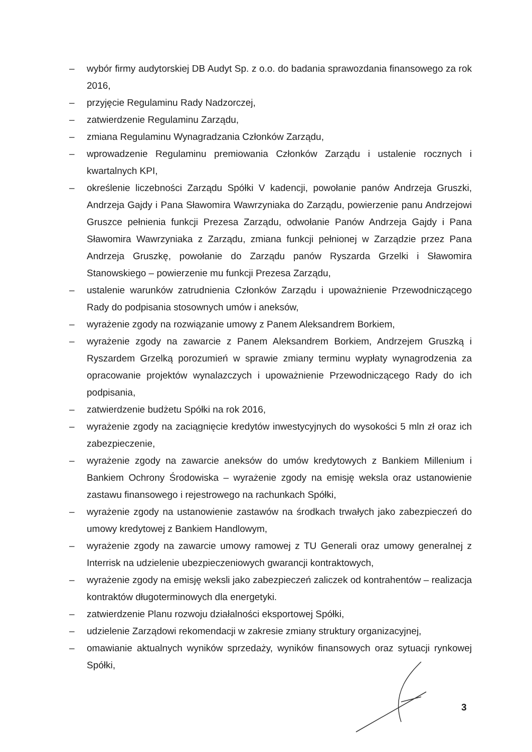– wybór firmy audytorskiej DB Audyt Sp. z o.o. do badania sprawozdania finansowego za rok 2016,
– przyjęcie Regulaminu Rady Nadzorczej,
– zatwierdzenie Regulaminu Zarządu,
– zmiana Regulaminu Wynagradzania Członków Zarządu,
– wprowadzenie Regulaminu premiowania Członków Zarządu i ustalenie rocznych i kwartalnych KPI,
– określenie liczebności Zarządu Spółki V kadencji, powołanie panów Andrzeja Gruszki, Andrzeja Gajdy i Pana Sławomira Wawrzyniaka do Zarządu, powierzenie panu Andrzejowi Gruszce pełnienia funkcji Prezesa Zarządu, odwołanie Panów Andrzeja Gajdy i Pana Sławomira Wawrzyniaka z Zarządu, zmiana funkcji pełnionej w Zarządzie przez Pana Andrzeja Gruszkę, powołanie do Zarządu panów Ryszarda Grzelki i Sławomira Stanowskiego – powierzenie mu funkcji Prezesa Zarządu,
– ustalenie warunków zatrudnienia Członków Zarządu i upoważnienie Przewodniczącego Rady do podpisania stosownych umów i aneksów,
– wyrażenie zgody na rozwiązanie umowy z Panem Aleksandrem Borkiem,
– wyrażenie zgody na zawarcie z Panem Aleksandrem Borkiem, Andrzejem Gruszką i Ryszardem Grzelką porozumień w sprawie zmiany terminu wypłaty wynagrodzenia za opracowanie projektów wynalazczych i upoważnienie Przewodniczącego Rady do ich podpisania,
– zatwierdzenie budżetu Spółki na rok 2016,
– wyrażenie zgody na zaciągnięcie kredytów inwestycyjnych do wysokości 5 mln zł oraz ich zabezpieczenie,
– wyrażenie zgody na zawarcie aneksów do umów kredytowych z Bankiem Millenium i Bankiem Ochrony Środowiska – wyrażenie zgody na emisję weksla oraz ustanowienie zastawu finansowego i rejestrowego na rachunkach Spółki,
– wyrażenie zgody na ustanowienie zastawów na środkach trwałych jako zabezpieczeń do umowy kredytowej z Bankiem Handlowym,
– wyrażenie zgody na zawarcie umowy ramowej z TU Generali oraz umowy generalnej z Interrisk na udzielenie ubezpieczeniowych gwarancji kontraktowych,
– wyrażenie zgody na emisję weksli jako zabezpieczeń zaliczek od kontrahentów – realizacja kontraktów długoterminowych dla energetyki.
– zatwierdzenie Planu rozwoju działalności eksportowej Spółki,
– udzielenie Zarządowi rekomendacji w zakresie zmiany struktury organizacyjnej,
– omawianie aktualnych wyników sprzedaży, wyników finansowych oraz sytuacji rynkowej Spółki,
3